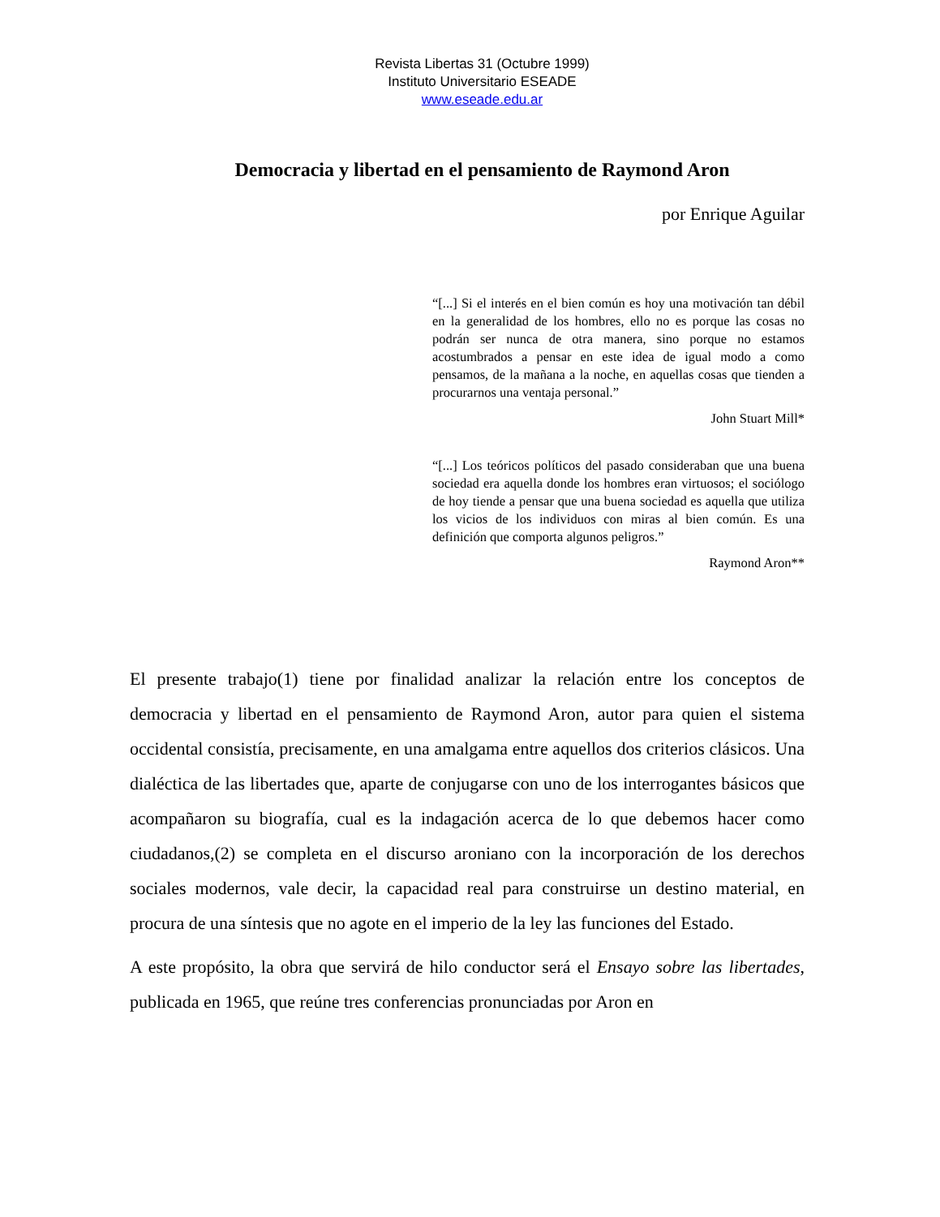Revista Libertas 31 (Octubre 1999)
Instituto Universitario ESEADE
www.eseade.edu.ar
Democracia y libertad en el pensamiento de Raymond Aron
por Enrique Aguilar
“[...] Si el interés en el bien común es hoy una motivación tan débil en la generalidad de los hombres, ello no es porque las cosas no podrán ser nunca de otra manera, sino porque no estamos acostumbrados a pensar en este idea de igual modo a como pensamos, de la mañana a la noche, en aquellas cosas que tienden a procurarnos una ventaja personal.”
John Stuart Mill*
“[...] Los teóricos políticos del pasado consideraban que una buena sociedad era aquella donde los hombres eran virtuosos; el sociólogo de hoy tiende a pensar que una buena sociedad es aquella que utiliza los vicios de los individuos con miras al bien común. Es una definición que comporta algunos peligros.”
Raymond Aron**
El presente trabajo(1) tiene por finalidad analizar la relación entre los conceptos de democracia y libertad en el pensamiento de Raymond Aron, autor para quien el sistema occidental consistía, precisamente, en una amalgama entre aquellos dos criterios clásicos. Una dialéctica de las libertades que, aparte de conjugarse con uno de los interrogantes básicos que acompañaron su biografía, cual es la indagación acerca de lo que debemos hacer como ciudadanos,(2) se completa en el discurso aroniano con la incorporación de los derechos sociales modernos, vale decir, la capacidad real para construirse un destino material, en procura de una síntesis que no agote en el imperio de la ley las funciones del Estado.
A este propósito, la obra que servirá de hilo conductor será el Ensayo sobre las libertades, publicada en 1965, que reúne tres conferencias pronunciadas por Aron en